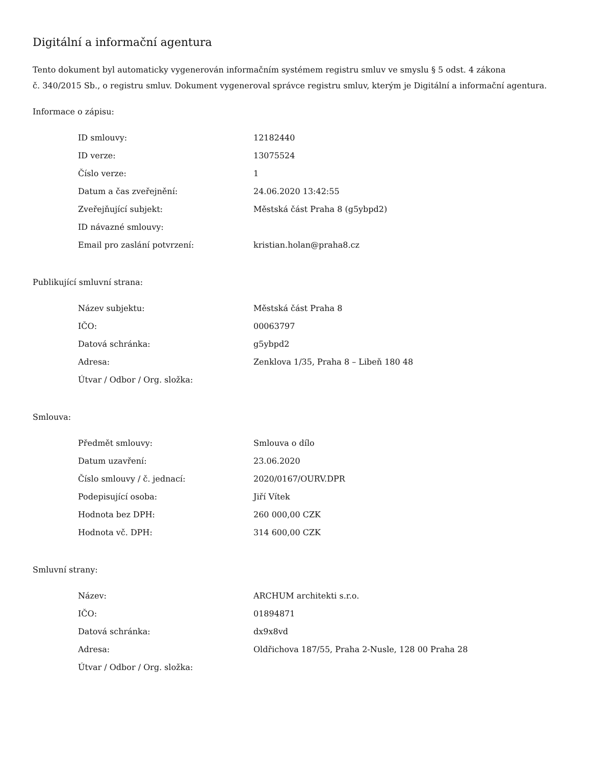Digitální a informační agentura
Tento dokument byl automaticky vygenerován informačním systémem registru smluv ve smyslu § 5 odst. 4 zákona
č. 340/2015 Sb., o registru smluv. Dokument vygeneroval správce registru smluv, kterým je Digitální a informační agentura.
Informace o zápisu:
| ID smlouvy: | 12182440 |
| ID verze: | 13075524 |
| Číslo verze: | 1 |
| Datum a čas zveřejnění: | 24.06.2020 13:42:55 |
| Zveřejňující subjekt: | Městská část Praha 8 (g5ybpd2) |
| ID návazné smlouvy: | |
| Email pro zaslání potvrzení: | kristian.holan@praha8.cz |
Publikující smluvní strana:
| Název subjektu: | Městská část Praha 8 |
| IČO: | 00063797 |
| Datová schránka: | g5ybpd2 |
| Adresa: | Zenklova 1/35, Praha 8 – Libeň 180 48 |
| Útvar / Odbor / Org. složka: | |
Smlouva:
| Předmět smlouvy: | Smlouva o dílo |
| Datum uzavření: | 23.06.2020 |
| Číslo smlouvy / č. jednací: | 2020/0167/OURV.DPR |
| Podepisující osoba: | Jiří Vítek |
| Hodnota bez DPH: | 260 000,00 CZK |
| Hodnota vč. DPH: | 314 600,00 CZK |
Smluvní strany:
| Název: | ARCHUM architekti s.r.o. |
| IČO: | 01894871 |
| Datová schránka: | dx9x8vd |
| Adresa: | Oldřichova 187/55, Praha 2-Nusle, 128 00 Praha 28 |
| Útvar / Odbor / Org. složka: | |